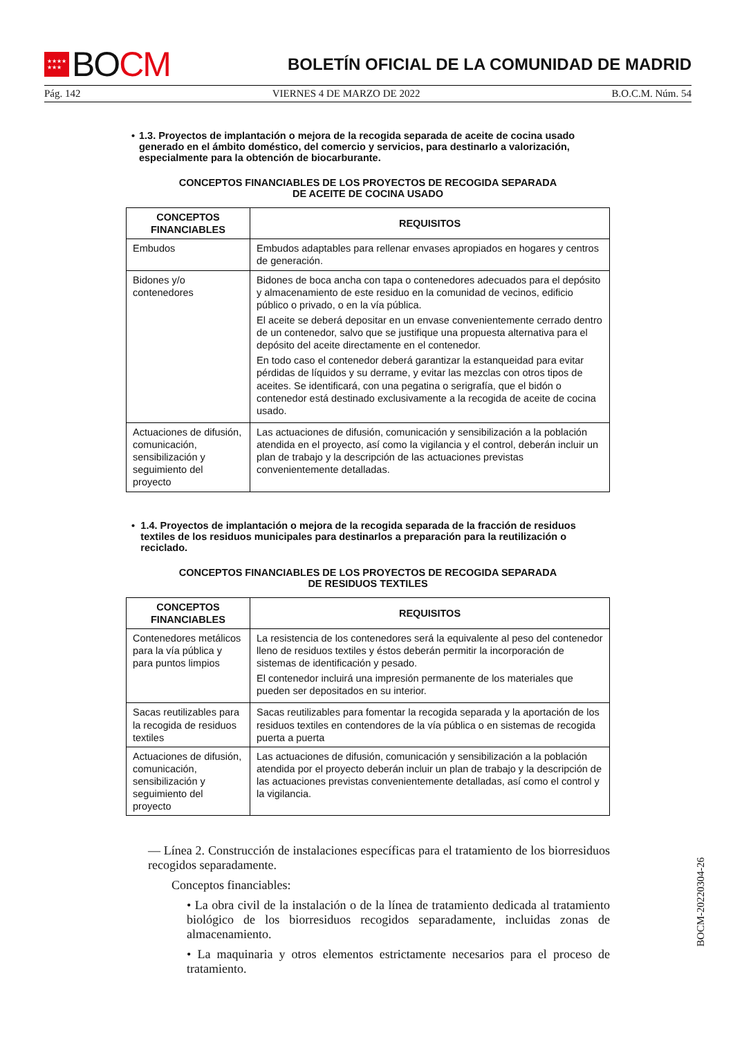★★★★
★★★
BO CM
BOLETÍN OFICIAL DE LA COMUNIDAD DE MADRID
Pág. 142 VIERNES 4 DE MARZO DE 2022 B.O.C.M. Núm. 54
• 1.3. Proyectos de implantación o mejora de la recogida separada de aceite de cocina usado generado en el ámbito doméstico, del comercio y servicios, para destinarlo a valorización, especialmente para la obtención de biocarburante.
CONCEPTOS FINANCIABLES DE LOS PROYECTOS DE RECOGIDA SEPARADA
DE ACEITE DE COCINA USADO
| CONCEPTOS FINANCIABLES | REQUISITOS |
| --- | --- |
| Embudos | Embudos adaptables para rellenar envases apropiados en hogares y centros de generación. |
| Bidones y/o contenedores | Bidones de boca ancha con tapa o contenedores adecuados para el depósito y almacenamiento de este residuo en la comunidad de vecinos, edificio público o privado, o en la vía pública. El aceite se deberá depositar en un envase convenientemente cerrado dentro de un contenedor, salvo que se justifique una propuesta alternativa para el depósito del aceite directamente en el contenedor. En todo caso el contenedor deberá garantizar la estanqueidad para evitar pérdidas de líquidos y su derrame, y evitar las mezclas con otros tipos de aceites. Se identificará, con una pegatina o serigrafía, que el bidón o contenedor está destinado exclusivamente a la recogida de aceite de cocina usado. |
| Actuaciones de difusión, comunicación, sensibilización y seguimiento del proyecto | Las actuaciones de difusión, comunicación y sensibilización a la población atendida en el proyecto, así como la vigilancia y el control, deberán incluir un plan de trabajo y la descripción de las actuaciones previstas convenientemente detalladas. |
• 1.4. Proyectos de implantación o mejora de la recogida separada de la fracción de residuos textiles de los residuos municipales para destinarlos a preparación para la reutilización o reciclado.
CONCEPTOS FINANCIABLES DE LOS PROYECTOS DE RECOGIDA SEPARADA
DE RESIDUOS TEXTILES
| CONCEPTOS FINANCIABLES | REQUISITOS |
| --- | --- |
| Contenedores metálicos para la vía pública y para puntos limpios | La resistencia de los contenedores será la equivalente al peso del contenedor lleno de residuos textiles y éstos deberán permitir la incorporación de sistemas de identificación y pesado. El contenedor incluirá una impresión permanente de los materiales que pueden ser depositados en su interior. |
| Sacas reutilizables para la recogida de residuos textiles | Sacas reutilizables para fomentar la recogida separada y la aportación de los residuos textiles en contendores de la vía pública o en sistemas de recogida puerta a puerta |
| Actuaciones de difusión, comunicación, sensibilización y seguimiento del proyecto | Las actuaciones de difusión, comunicación y sensibilización a la población atendida por el proyecto deberán incluir un plan de trabajo y la descripción de las actuaciones previstas convenientemente detalladas, así como el control y la vigilancia. |
— Línea 2. Construcción de instalaciones específicas para el tratamiento de los biorresiduos recogidos separadamente.
Conceptos financiables:
• La obra civil de la instalación o de la línea de tratamiento dedicada al tratamiento biológico de los biorresiduos recogidos separadamente, incluidas zonas de almacenamiento.
• La maquinaria y otros elementos estrictamente necesarios para el proceso de tratamiento.
BOCM-20220304-26